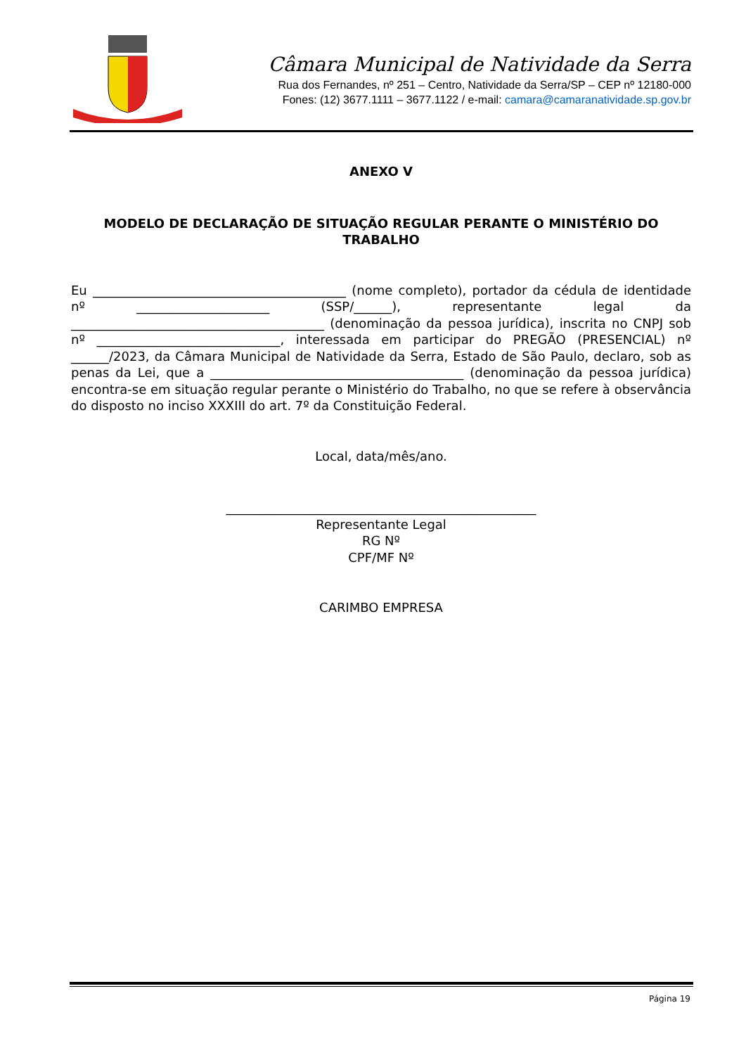Câmara Municipal de Natividade da Serra
Rua dos Fernandes, nº 251 – Centro, Natividade da Serra/SP – CEP nº 12180-000
Fones: (12) 3677.1111 – 3677.1122 / e-mail: camara@camaranatividade.sp.gov.br
ANEXO V
MODELO DE DECLARAÇÃO DE SITUAÇÃO REGULAR PERANTE O MINISTÉRIO DO TRABALHO
Eu ________________________________________ (nome completo), portador da cédula de identidade nº _____________________ (SSP/______), representante legal da ________________________________________ (denominação da pessoa jurídica), inscrita no CNPJ sob nº _____________________________, interessada em participar do PREGÃO (PRESENCIAL) nº ______/2023, da Câmara Municipal de Natividade da Serra, Estado de São Paulo, declaro, sob as penas da Lei, que a ________________________________________ (denominação da pessoa jurídica) encontra-se em situação regular perante o Ministério do Trabalho, no que se refere à observância do disposto no inciso XXXIII do art. 7º da Constituição Federal.
Local, data/mês/ano.
_________________________________________________
Representante Legal
RG Nº
CPF/MF Nº
CARIMBO EMPRESA
Página 19